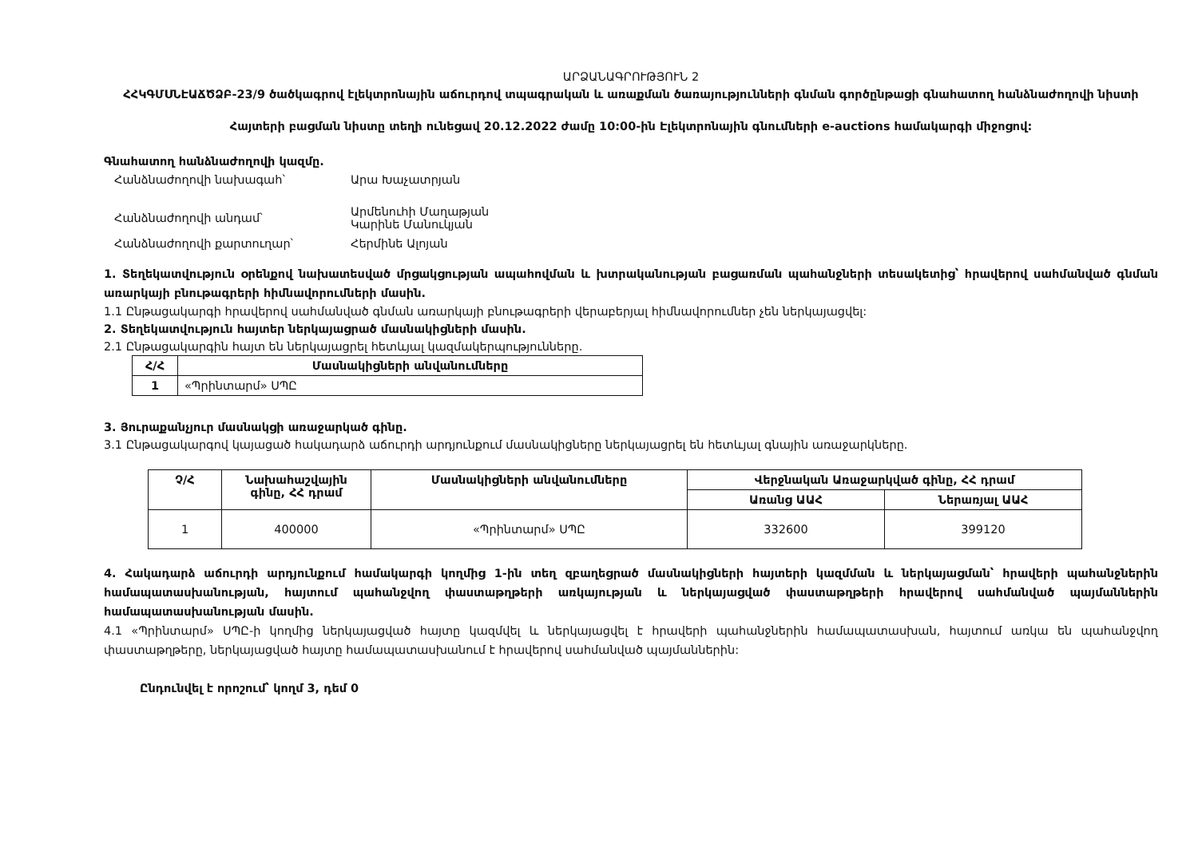ԱՐՁԱՆԱԳՐՈՒԹՅՈՒՆ 2
ՀՀԿԳՄՍՆԷԱՃԾՁԲ-23/9 ծածկագրով էլեկտրոնային աճուրդով տպագրական և առաքման ծառայությունների գնման գործընթացի գնահատող հանձնաժողովի նիստի
Հայտերի բացման նիստը տեղի ունեցավ 20.12.2022 ժամը 10:00-ին Էլեկտրոնային գնումների e-auctions համակարգի միջոցով:
Գնահատող հանձնաժողովի կազմը.
| Հանձնաժողովի նախագահ՝ | Արա Խաչատրյան |
| Հանձնաժողովի անդամ՝ | Արմենուհի Մաղաթյան Կարինե Մանուկյան |
| Հանձնաժողովի քարտուղար՝ | Հերմինե Ալոյան |
1. Տեղեկատվություն օրենքով նախատեսված մրցակցության ապահովման և խտրականության բացառման պահանջների տեսակետից՝ հրավերով սահմանված գնման առարկայի բնութագրերի հիմնավորումների մասին.
1.1 Ընթացակարգի հրավերով սահմանված գնման առարկայի բնութագրերի վերաբերյալ հիմնավորումներ չեն ներկայացվել:
2. Տեղեկատվություն հայտեր ներկայացրած մասնակիցների մասին.
2.1 Ընթացակարգին հայտ են ներկայացրել հետևյալ կազմակերպությունները.
| Հ/Հ | Մասնակիցների անվանումները |
| --- | --- |
| 1 | «Պրինտարմ» ՍՊԸ |
3. Յուրաքանչյուր մասնակցի առաջարկած գինը.
3.1 Ընթացակարգով կայացած հակադարձ աճուրդի արդյունքում մասնակիցները ներկայացրել են հետևյալ գնային առաջարկները.
| Չ/Հ | Նախահաշվային գինը, ՀՀ դրամ | Մասնակիցների անվանումները | Վերջնական Առաջարկված գինը, ՀՀ դրամ | |
| --- | --- | --- | --- | --- |
| | | | Առանց ԱԱՀ | Ներառյալ ԱԱՀ |
| 1 | 400000 | «Պրինտարմ» ՍՊԸ | 332600 | 399120 |
4. Հակադարձ աճուրդի արդյունքում համակարգի կողմից 1-ին տեղ զբաղեցրած մասնակիցների հայտերի կազմման և ներկայացման՝ հրավերի պահանջներին համապատասխանության, հայտում պահանջվող փաստաթղթերի առկայության և ներկայացված փաստաթղթերի հրավերով սահմանված պայմաններին համապատասխանության մասին.
4.1 «Պրինտարմ» ՍՊԸ-ի կողմից ներկայացված հայտը կազմվել և ներկայացվել է հրավերի պահանջներին համապատասխան, հայտում առկա են պահանջվող փաստաթղթերը, ներկայացված հայտը համապատասխանում է հրավերով սահմանված պայմաններին:
Ընդունվել է որոշում՝ կողմ 3, դեմ 0